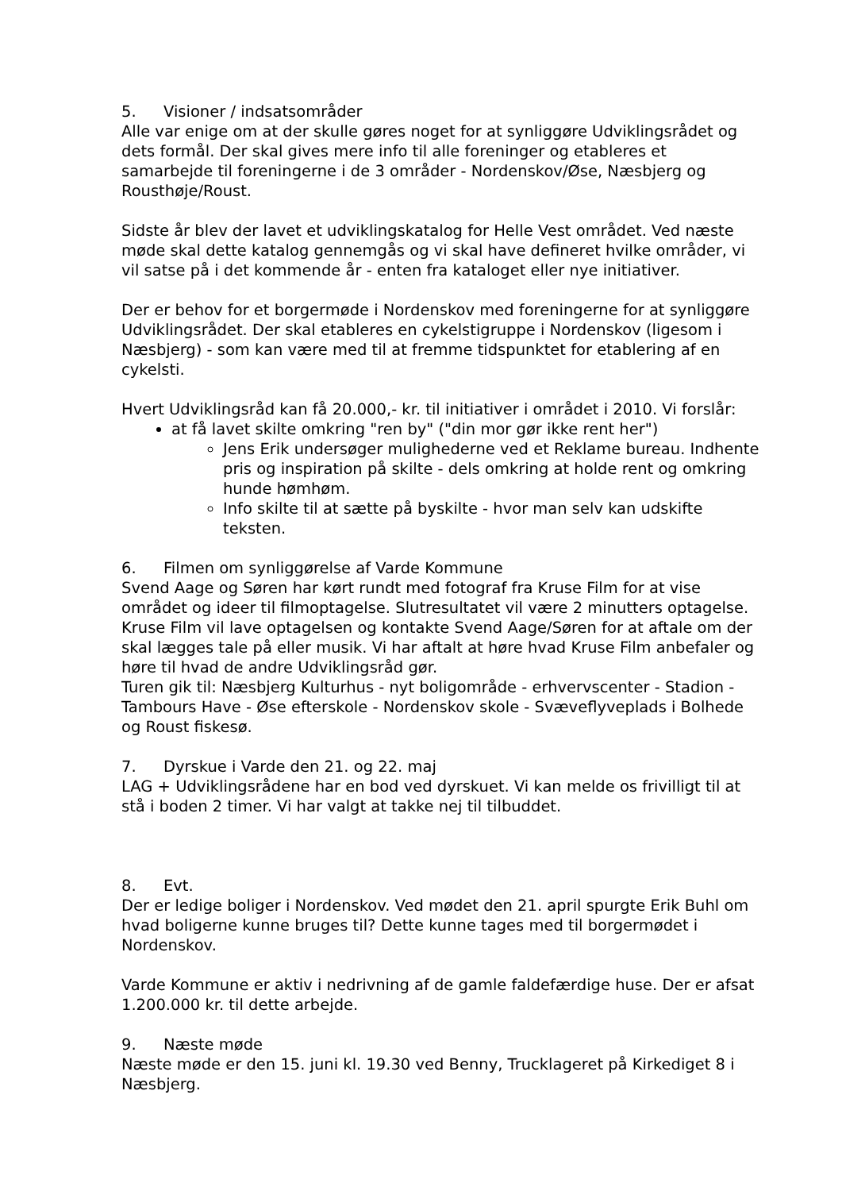5. Visioner / indsatsområder
Alle var enige om at der skulle gøres noget for at synliggøre Udviklingsrådet og dets formål. Der skal gives mere info til alle foreninger og etableres et samarbejde til foreningerne i de 3 områder - Nordenskov/Øse, Næsbjerg og Rousthøje/Roust.
Sidste år blev der lavet et udviklingskatalog for Helle Vest området. Ved næste møde skal dette katalog gennemgås og vi skal have defineret hvilke områder, vi vil satse på i det kommende år - enten fra kataloget eller nye initiativer.
Der er behov for et borgermøde i Nordenskov med foreningerne for at synliggøre Udviklingsrådet. Der skal etableres en cykelstigruppe i Nordenskov (ligesom i Næsbjerg) - som kan være med til at fremme tidspunktet for etablering af en cykelsti.
Hvert Udviklingsråd kan få 20.000,- kr. til initiativer i området i 2010. Vi forslår:
at få lavet skilte omkring "ren by" ("din mor gør ikke rent her")
Jens Erik undersøger mulighederne ved et Reklame bureau. Indhente pris og inspiration på skilte - dels omkring at holde rent og omkring hunde hømhøm.
Info skilte til at sætte på byskilte - hvor man selv kan udskifte teksten.
6. Filmen om synliggørelse af Varde Kommune
Svend Aage og Søren har kørt rundt med fotograf fra Kruse Film for at vise området og ideer til filmoptagelse. Slutresultatet vil være 2 minutters optagelse. Kruse Film vil lave optagelsen og kontakte Svend Aage/Søren for at aftale om der skal lægges tale på eller musik. Vi har aftalt at høre hvad Kruse Film anbefaler og høre til hvad de andre Udviklingsråd gør.
Turen gik til: Næsbjerg Kulturhus - nyt boligområde - erhvervscenter - Stadion - Tambours Have - Øse efterskole - Nordenskov skole - Svæveflyveplads i Bolhede og Roust fiskesø.
7. Dyrskue i Varde den 21. og 22. maj
LAG + Udviklingsrådene har en bod ved dyrskuet. Vi kan melde os frivilligt til at stå i boden 2 timer. Vi har valgt at takke nej til tilbuddet.
8. Evt.
Der er ledige boliger i Nordenskov. Ved mødet den 21. april spurgte Erik Buhl om hvad boligerne kunne bruges til? Dette kunne tages med til borgermødet i Nordenskov.
Varde Kommune er aktiv i nedrivning af de gamle faldefærdige huse. Der er afsat 1.200.000 kr. til dette arbejde.
9. Næste møde
Næste møde er den 15. juni kl. 19.30 ved Benny, Trucklageret på Kirkediget 8 i Næsbjerg.